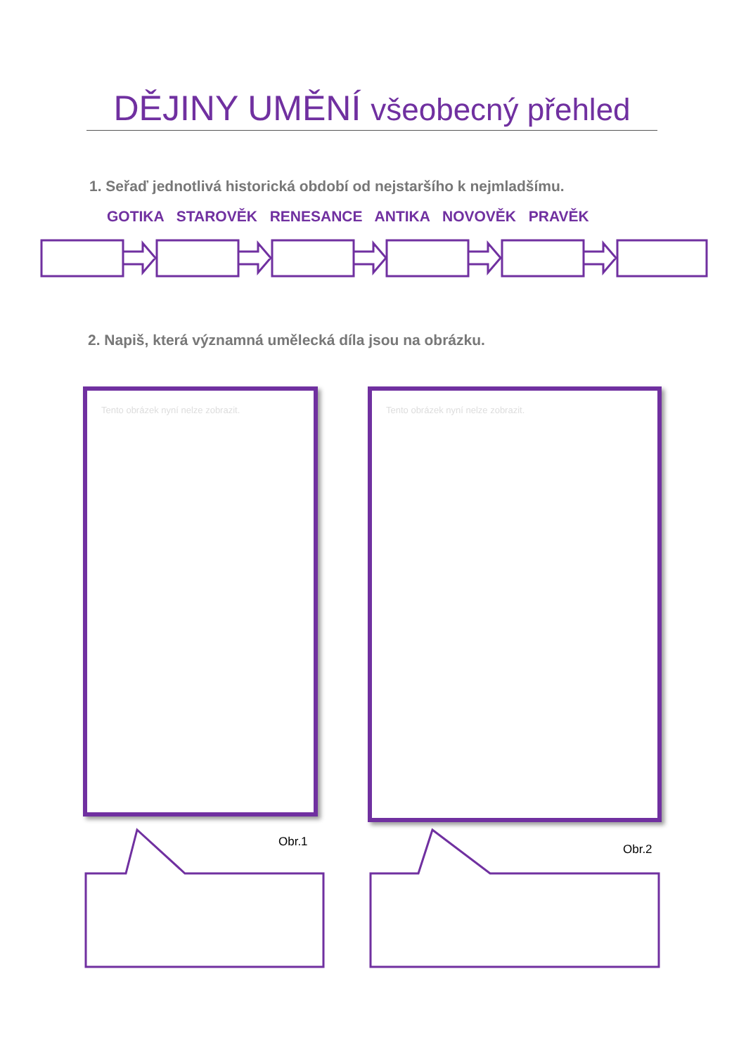DĚJINY UMĚNÍ všeobecný přehled
1. Seřaď jednotlivá historická období od nejstaršího k nejmladšímu.
GOTIKA STAROVĚK RENESANCE ANTIKA NOVOVĚK PRAVĚK
2. Napiš, která významná umělecká díla jsou na obrázku.
Tento obrázek nyní nelze zobrazit.
Tento obrázek nyní nelze zobrazit.
Obr.1
Obr.2